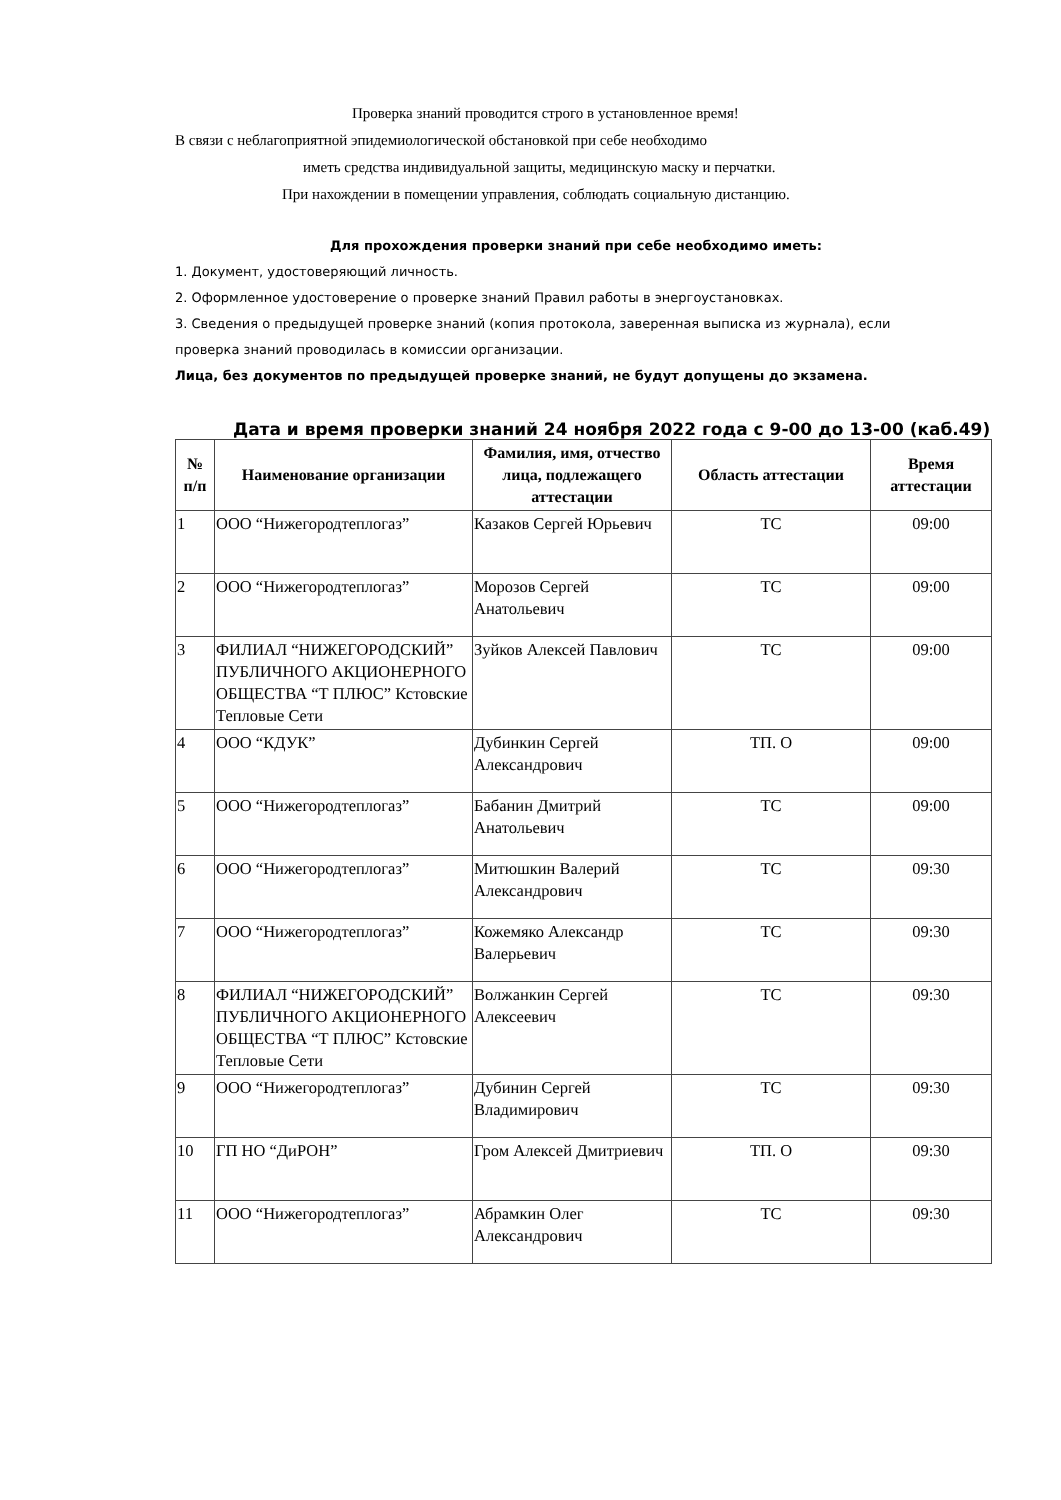Проверка знаний проводится строго в установленное время!
В связи с неблагоприятной эпидемиологической обстановкой при себе необходимо
иметь средства индивидуальной защиты, медицинскую маску и перчатки.
При нахождении в помещении управления, соблюдать социальную дистанцию.
Для прохождения проверки знаний при себе необходимо иметь:
1. Документ, удостоверяющий личность.
2. Оформленное удостоверение о проверке знаний Правил работы в энергоустановках.
3. Сведения о предыдущей проверке знаний (копия протокола, заверенная выписка из журнала), если
проверка знаний проводилась в комиссии организации.
Лица, без документов по предыдущей проверке знаний, не будут допущены до экзамена.
Дата и время проверки знаний 24 ноября 2022 года с 9-00 до 13-00 (каб.49)
| № п/п | Наименование организации | Фамилия, имя, отчество лица, подлежащего аттестации | Область аттестации | Время аттестации |
| --- | --- | --- | --- | --- |
| 1 | ООО “Нижегородтеплогаз” | Казаков Сергей Юрьевич | ТС | 09:00 |
| 2 | ООО “Нижегородтеплогаз” | Морозов Сергей Анатольевич | ТС | 09:00 |
| 3 | ФИЛИАЛ “НИЖЕГОРОДСКИЙ” ПУБЛИЧНОГО АКЦИОНЕРНОГО ОБЩЕСТВА “Т ПЛЮС” Кстовские Тепловые Сети | Зуйков Алексей Павлович | ТС | 09:00 |
| 4 | ООО “КДУК” | Дубинкин Сергей Александрович | ТП. О | 09:00 |
| 5 | ООО “Нижегородтеплогаз” | Бабанин Дмитрий Анатольевич | ТС | 09:00 |
| 6 | ООО “Нижегородтеплогаз” | Митюшкин Валерий Александрович | ТС | 09:30 |
| 7 | ООО “Нижегородтеплогаз” | Кожемяко Александр Валерьевич | ТС | 09:30 |
| 8 | ФИЛИАЛ “НИЖЕГОРОДСКИЙ” ПУБЛИЧНОГО АКЦИОНЕРНОГО ОБЩЕСТВА “Т ПЛЮС” Кстовские Тепловые Сети | Волжанкин Сергей Алексеевич | ТС | 09:30 |
| 9 | ООО “Нижегородтеплогаз” | Дубинин Сергей Владимирович | ТС | 09:30 |
| 10 | ГП НО “ДиРОН” | Гром Алексей Дмитриевич | ТП. О | 09:30 |
| 11 | ООО “Нижегородтеплогаз” | Абрамкин Олег Александрович | ТС | 09:30 |